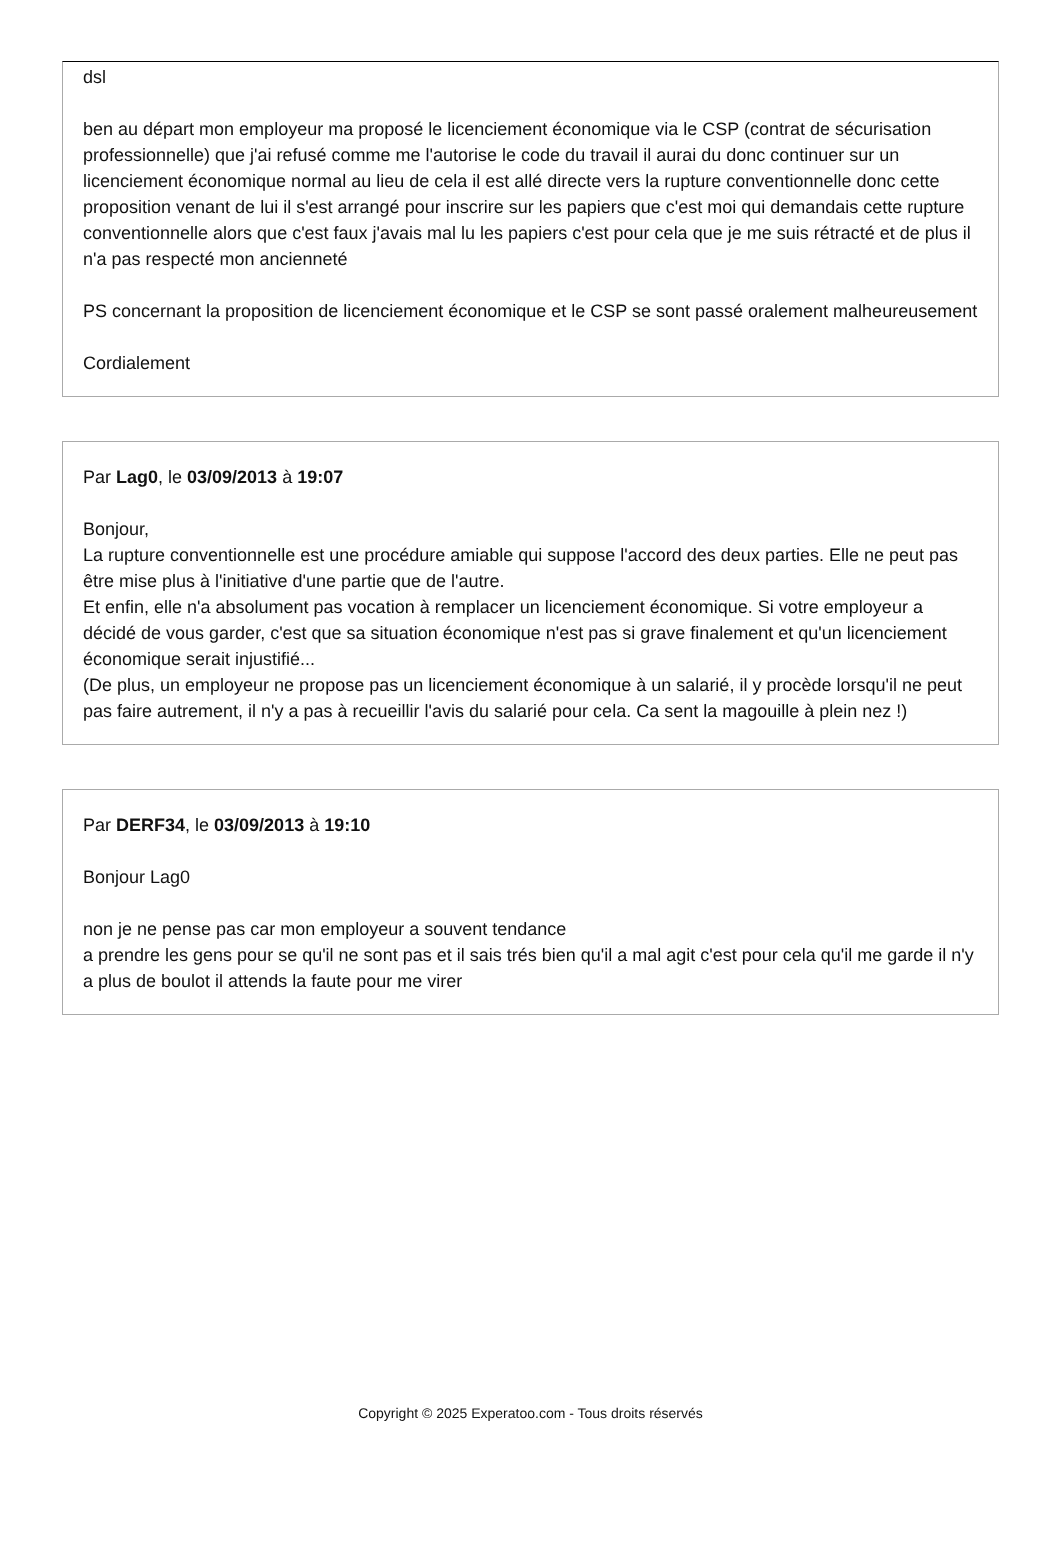dsl
ben au départ mon employeur ma proposé le licenciement économique via le CSP (contrat de sécurisation professionnelle) que j'ai refusé comme me l'autorise le code du travail il aurai du donc continuer sur un licenciement économique normal au lieu de cela il est allé directe vers la rupture conventionnelle donc cette proposition venant de lui il s'est arrangé pour inscrire sur les papiers que c'est moi qui demandais cette rupture conventionnelle alors que c'est faux j'avais mal lu les papiers c'est pour cela que je me suis rétracté et de plus il n'a pas respecté mon ancienneté
PS concernant la proposition de licenciement économique et le CSP se sont passé oralement malheureusement
Cordialement
Par Lag0, le 03/09/2013 à 19:07
Bonjour,
La rupture conventionnelle est une procédure amiable qui suppose l'accord des deux parties. Elle ne peut pas être mise plus à l'initiative d'une partie que de l'autre.
Et enfin, elle n'a absolument pas vocation à remplacer un licenciement économique. Si votre employeur a décidé de vous garder, c'est que sa situation économique n'est pas si grave finalement et qu'un licenciement économique serait injustifié...
(De plus, un employeur ne propose pas un licenciement économique à un salarié, il y procède lorsqu'il ne peut pas faire autrement, il n'y a pas à recueillir l'avis du salarié pour cela. Ca sent la magouille à plein nez !)
Par DERF34, le 03/09/2013 à 19:10
Bonjour Lag0
non je ne pense pas car mon employeur a souvent tendance
a prendre les gens pour se qu'il ne sont pas et il sais trés bien qu'il a mal agit c'est pour cela qu'il me garde il n'y a plus de boulot il attends la faute pour me virer
Copyright © 2025 Experatoo.com - Tous droits réservés